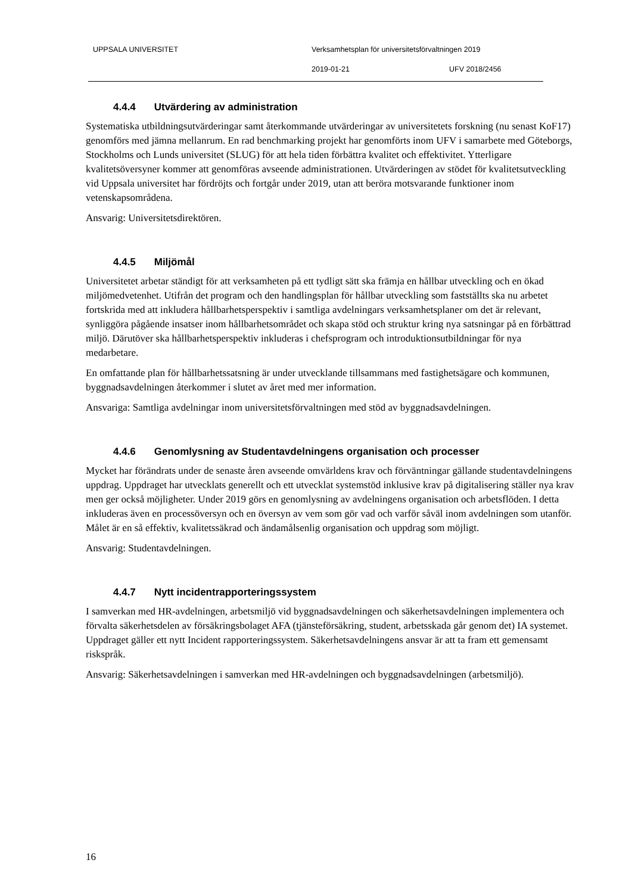UPPSALA UNIVERSITET Verksamhetsplan för universitetsförvaltningen 2019
2019-01-21 UFV 2018/2456
4.4.4 Utvärdering av administration
Systematiska utbildningsutvärderingar samt återkommande utvärderingar av universitetets forskning (nu senast KoF17) genomförs med jämna mellanrum. En rad benchmarking projekt har genomförts inom UFV i samarbete med Göteborgs, Stockholms och Lunds universitet (SLUG) för att hela tiden förbättra kvalitet och effektivitet. Ytterligare kvalitetsöversyner kommer att genomföras avseende administrationen. Utvärderingen av stödet för kvalitetsutveckling vid Uppsala universitet har fördröjts och fortgår under 2019, utan att beröra motsvarande funktioner inom vetenskapsområdena.
Ansvarig: Universitetsdirektören.
4.4.5 Miljömål
Universitetet arbetar ständigt för att verksamheten på ett tydligt sätt ska främja en hållbar utveckling och en ökad miljömedvetenhet. Utifrån det program och den handlingsplan för hållbar utveckling som fastställts ska nu arbetet fortskrida med att inkludera hållbarhetsperspektiv i samtliga avdelningars verksamhetsplaner om det är relevant, synliggöra pågående insatser inom hållbarhetsområdet och skapa stöd och struktur kring nya satsningar på en förbättrad miljö. Därutöver ska hållbarhetsperspektiv inkluderas i chefsprogram och introduktionsutbildningar för nya medarbetare.
En omfattande plan för hållbarhetssatsning är under utvecklande tillsammans med fastighetsägare och kommunen, byggnadsavdelningen återkommer i slutet av året med mer information.
Ansvariga: Samtliga avdelningar inom universitetsförvaltningen med stöd av byggnadsavdelningen.
4.4.6 Genomlysning av Studentavdelningens organisation och processer
Mycket har förändrats under de senaste åren avseende omvärldens krav och förväntningar gällande studentavdelningens uppdrag. Uppdraget har utvecklats generellt och ett utvecklat systemstöd inklusive krav på digitalisering ställer nya krav men ger också möjligheter. Under 2019 görs en genomlysning av avdelningens organisation och arbetsflöden. I detta inkluderas även en processöversyn och en översyn av vem som gör vad och varför såväl inom avdelningen som utanför. Målet är en så effektiv, kvalitetssäkrad och ändamålsenlig organisation och uppdrag som möjligt.
Ansvarig: Studentavdelningen.
4.4.7 Nytt incidentrapporteringssystem
I samverkan med HR-avdelningen, arbetsmiljö vid byggnadsavdelningen och säkerhetsavdelningen implementera och förvalta säkerhetsdelen av försäkringsbolaget AFA (tjänsteförsäkring, student, arbetsskada går genom det) IA systemet. Uppdraget gäller ett nytt Incident rapporteringssystem. Säkerhetsavdelningens ansvar är att ta fram ett gemensamt riskspråk.
Ansvarig: Säkerhetsavdelningen i samverkan med HR-avdelningen och byggnadsavdelningen (arbetsmiljö).
16